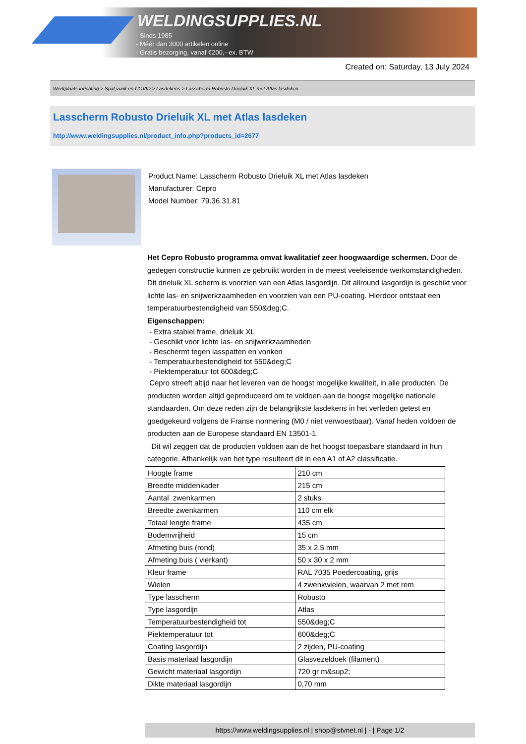WELDINGSUPPLIES.NL
- Sinds 1985
- Méér dan 3000 artikelen online
- Gratis bezorging, vanaf €200,--ex. BTW
Created on: Saturday, 13 July 2024
Werkplaats inrichting > Spat,vonk en COVID > Lasdekens > Lasscherm Robusto Drieluik XL met Atlas lasdeken
Lasscherm Robusto Drieluik XL met Atlas lasdeken
http://www.weldingsupplies.nl/product_info.php?products_id=2677
Product Name: Lasscherm Robusto Drieluik XL met Atlas lasdeken
Manufacturer: Cepro
Model Number: 79.36.31.81
Het Cepro Robusto programma omvat kwalitatief zeer hoogwaardige schermen. Door de gedegen constructie kunnen ze gebruikt worden in de meest veeleisende werkomstandigheden. Dit drieluik XL scherm is voorzien van een Atlas lasgordijn. Dit allround lasgordijn is geschikt voor lichte las- en snijwerkzaamheden en voorzien van een PU-coating. Hierdoor ontstaat een temperatuurbestendigheid van 550&deg;C.
Eigenschappen:
- Extra stabiel frame, drieluik XL
- Geschikt voor lichte las- en snijwerkzaamheden
- Beschermt tegen lasspatten en vonken
- Temperatuurbestendigheid tot 550&deg;C
- Piektemperatuur tot 600&deg;C
Cepro streeft altijd naar het leveren van de hoogst mogelijke kwaliteit, in alle producten. De producten worden altijd geproduceerd om te voldoen aan de hoogst mogelijke nationale standaarden. Om deze reden zijn de belangrijkste lasdekens in het verleden getest en goedgekeurd volgens de Franse normering (M0 / niet verwoestbaar). Vanaf heden voldoen de producten aan de Europese standaard EN 13501-1.
Dit wil zeggen dat de producten voldoen aan de het hoogst toepasbare standaard in hun categorie. Afhankelijk van het type resulteert dit in een A1 of A2 classificatie.
| Hoogte frame | 210 cm |
| Breedte middenkader | 215 cm |
| Aantal zwenkarmen | 2 stuks |
| Breedte zwenkarmen | 110 cm elk |
| Totaal lengte frame | 435 cm |
| Bodemvrijheid | 15 cm |
| Afmeting buis (rond) | 35 x 2,5 mm |
| Afmeting buis ( vierkant) | 50 x 30 x 2 mm |
| Kleur frame | RAL 7035 Poedercoating, grijs |
| Wielen | 4 zwenkwielen, waarvan 2 met rem |
| Type lasscherm | Robusto |
| Type lasgordijn | Atlas |
| Temperatuurbestendigheid tot | 550&deg;C |
| Piektemperatuur tot | 600&deg;C |
| Coating lasgordijn | 2 zijden, PU-coating |
| Basis materiaal lasgordijn | Glasvezeldoek (filament) |
| Gewicht materiaal lasgordijn | 720 gr m&sup2; |
| Dikte materiaal lasgordijn | 0,70 mm |
https://www.weldingsupplies.nl | shop@stvnet.nl | - | Page 1/2